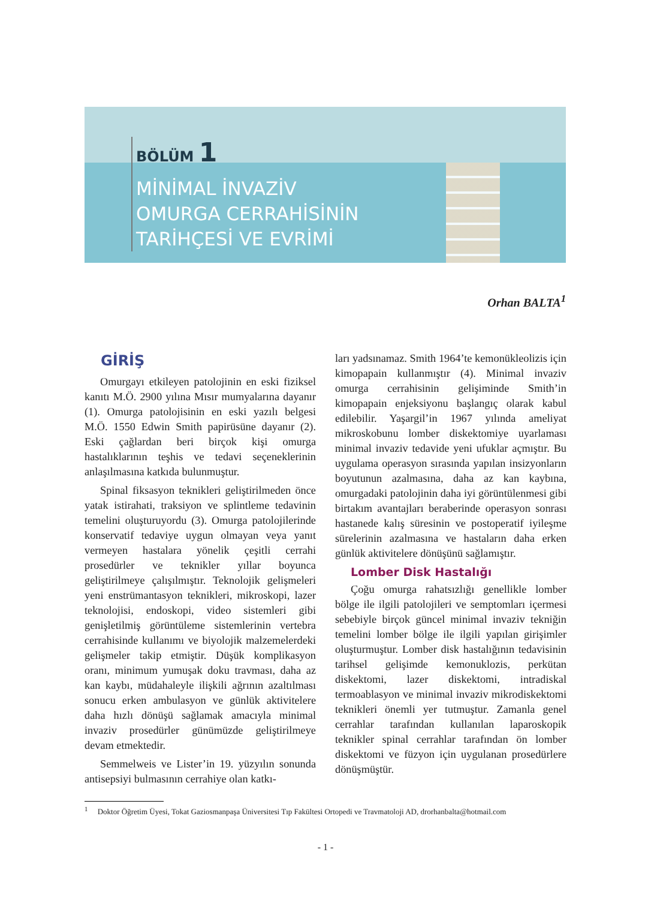BÖLÜM 1
MİNİMAL İNVAZİV
OMURGA CERRAHİSİNİN
TARİHÇESİ VE EVRİMİ
Orhan BALTA<sup>1</sup>
GİRİŞ
Omurgayı etkileyen patolojinin en eski fiziksel kanıtı M.Ö. 2900 yılına Mısır mumyalarına dayanır (1). Omurga patolojisinin en eski yazılı belgesi M.Ö. 1550 Edwin Smith papirüsüne dayanır (2). Eski çağlardan beri birçok kişi omurga hastalıklarının teşhis ve tedavi seçeneklerinin anlaşılmasına katkıda bulunmuştur.
Spinal fiksasyon teknikleri geliştirilmeden önce yatak istirahati, traksiyon ve splintleme tedavinin temelini oluşturuyordu (3). Omurga patolojilerinde konservatif tedaviye uygun olmayan veya yanıt vermeyen hastalara yönelik çeşitli cerrahi prosedürler ve teknikler yıllar boyunca geliştirilmeye çalışılmıştır. Teknolojik gelişmeleri yeni enstrümantasyon teknikleri, mikroskopi, lazer teknolojisi, endoskopi, video sistemleri gibi genişletilmiş görüntüleme sistemlerinin vertebra cerrahisinde kullanımı ve biyolojik malzemelerdeki gelişmeler takip etmiştir. Düşük komplikasyon oranı, minimum yumuşak doku travması, daha az kan kaybı, müdahaleyle ilişkili ağrının azaltılması sonucu erken ambulasyon ve günlük aktivitelere daha hızlı dönüşü sağlamak amacıyla minimal invaziv prosedürler günümüzde geliştirilmeye devam etmektedir.
Semmelweis ve Lister’in 19. yüzyılın sonunda antisepsiyi bulmasının cerrahiye olan katkı-
ları yadsınamaz. Smith 1964’te kemonükleolizis için kimopapain kullanmıştır (4). Minimal invaziv omurga cerrahisinin gelişiminde Smith’in kimopapain enjeksiyonu başlangıç olarak kabul edilebilir. Yaşargil’in 1967 yılında ameliyat mikroskobunu lomber diskektomiye uyarlaması minimal invaziv tedavide yeni ufuklar açmıştır. Bu uygulama operasyon sırasında yapılan insizyonların boyutunun azalmasına, daha az kan kaybına, omurgadaki patolojinin daha iyi görüntülenmesi gibi birtakım avantajları beraberinde operasyon sonrası hastanede kalış süresinin ve postoperatif iyileşme sürelerinin azalmasına ve hastaların daha erken günlük aktivitelere dönüşünü sağlamıştır.
Lomber Disk Hastalığı
Çoğu omurga rahatsızlığı genellikle lomber bölge ile ilgili patolojileri ve semptomları içermesi sebebiyle birçok güncel minimal invaziv tekniğin temelini lomber bölge ile ilgili yapılan girişimler oluşturmuştur. Lomber disk hastalığının tedavisinin tarihsel gelişimde kemonuklozis, perkütan diskektomi, lazer diskektomi, intradiskal termoablasyon ve minimal invaziv mikrodiskektomi teknikleri önemli yer tutmuştur. Zamanla genel cerrahlar tarafından kullanılan laparoskopik teknikler spinal cerrahlar tarafından ön lomber diskektomi ve füzyon için uygulanan prosedürlere dönüşmüştür.
<sup>1</sup> Doktor Öğretim Üyesi, Tokat Gaziosmanpaşa Üniversitesi Tıp Fakültesi Ortopedi ve Travmatoloji AD, drorhanbalta@hotmail.com
- 1 -